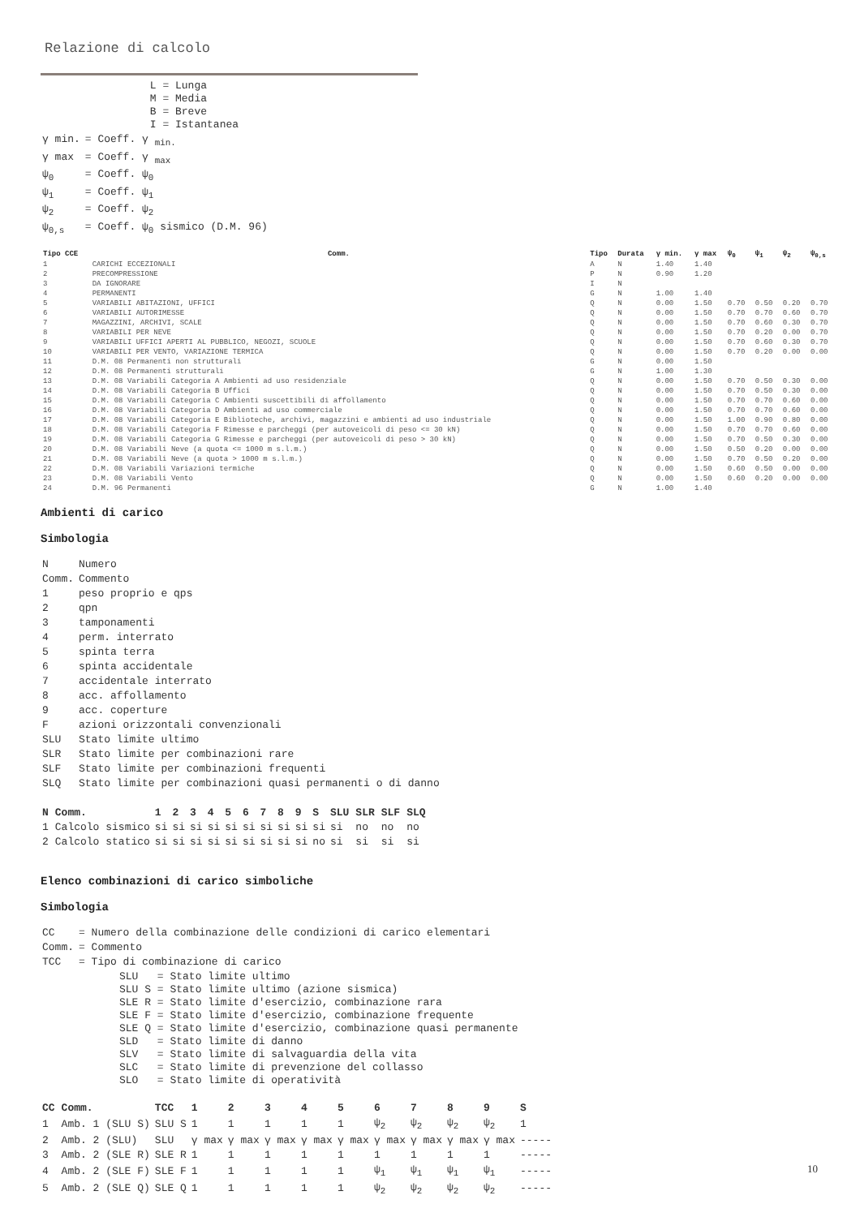Relazione di calcolo
| | L = Lunga M = Media B = Breve I = Istantanea |
| γ min. | = Coeff. γ <sub>min.</sub> |
| γ max | = Coeff. γ <sub>max</sub> |
| ψ<sub>0</sub> | = Coeff. ψ<sub>0</sub> |
| ψ<sub>1</sub> | = Coeff. ψ<sub>1</sub> |
| ψ<sub>2</sub> | = Coeff. ψ<sub>2</sub> |
| ψ<sub>0,s</sub> | = Coeff. ψ<sub>0</sub> sismico (D.M. 96) |
| Tipo CCE | Comm. | Tipo | Durata | γ min. | γ max | ψ<sub>0</sub> | ψ<sub>1</sub> | ψ<sub>2</sub> | ψ<sub>0,s</sub> |
| --- | --- | --- | --- | --- | --- | --- | --- | --- | --- |
| 1 | CARICHI ECCEZIONALI | A | N | 1.40 | 1.40 | | | | |
| 2 | PRECOMPRESSIONE | P | N | 0.90 | 1.20 | | | | |
| 3 | DA IGNORARE | I | N | | | | | | |
| 4 | PERMANENTI | G | N | 1.00 | 1.40 | | | | |
| 5 | VARIABILI ABITAZIONI, UFFICI | Q | N | 0.00 | 1.50 | 0.70 | 0.50 | 0.20 | 0.70 |
| 6 | VARIABILI AUTORIMESSE | Q | N | 0.00 | 1.50 | 0.70 | 0.70 | 0.60 | 0.70 |
| 7 | MAGAZZINI, ARCHIVI, SCALE | Q | N | 0.00 | 1.50 | 0.70 | 0.60 | 0.30 | 0.70 |
| 8 | VARIABILI PER NEVE | Q | N | 0.00 | 1.50 | 0.70 | 0.20 | 0.00 | 0.70 |
| 9 | VARIABILI UFFICI APERTI AL PUBBLICO, NEGOZI, SCUOLE | Q | N | 0.00 | 1.50 | 0.70 | 0.60 | 0.30 | 0.70 |
| 10 | VARIABILI PER VENTO, VARIAZIONE TERMICA | Q | N | 0.00 | 1.50 | 0.70 | 0.20 | 0.00 | 0.00 |
| 11 | D.M. 08 Permanenti non strutturali | G | N | 0.00 | 1.50 | | | | |
| 12 | D.M. 08 Permanenti strutturali | G | N | 1.00 | 1.30 | | | | |
| 13 | D.M. 08 Variabili Categoria A Ambienti ad uso residenziale | Q | N | 0.00 | 1.50 | 0.70 | 0.50 | 0.30 | 0.00 |
| 14 | D.M. 08 Variabili Categoria B Uffici | Q | N | 0.00 | 1.50 | 0.70 | 0.50 | 0.30 | 0.00 |
| 15 | D.M. 08 Variabili Categoria C Ambienti suscettibili di affollamento | Q | N | 0.00 | 1.50 | 0.70 | 0.70 | 0.60 | 0.00 |
| 16 | D.M. 08 Variabili Categoria D Ambienti ad uso commerciale | Q | N | 0.00 | 1.50 | 0.70 | 0.70 | 0.60 | 0.00 |
| 17 | D.M. 08 Variabili Categoria E Biblioteche, archivi, magazzini e ambienti ad uso industriale | Q | N | 0.00 | 1.50 | 1.00 | 0.90 | 0.80 | 0.00 |
| 18 | D.M. 08 Variabili Categoria F Rimesse e parcheggi (per autoveicoli di peso <= 30 kN) | Q | N | 0.00 | 1.50 | 0.70 | 0.70 | 0.60 | 0.00 |
| 19 | D.M. 08 Variabili Categoria G Rimesse e parcheggi (per autoveicoli di peso > 30 kN) | Q | N | 0.00 | 1.50 | 0.70 | 0.50 | 0.30 | 0.00 |
| 20 | D.M. 08 Variabili Neve (a quota <= 1000 m s.l.m.) | Q | N | 0.00 | 1.50 | 0.50 | 0.20 | 0.00 | 0.00 |
| 21 | D.M. 08 Variabili Neve (a quota > 1000 m s.l.m.) | Q | N | 0.00 | 1.50 | 0.70 | 0.50 | 0.20 | 0.00 |
| 22 | D.M. 08 Variabili Variazioni termiche | Q | N | 0.00 | 1.50 | 0.60 | 0.50 | 0.00 | 0.00 |
| 23 | D.M. 08 Variabili Vento | Q | N | 0.00 | 1.50 | 0.60 | 0.20 | 0.00 | 0.00 |
| 24 | D.M. 96 Permanenti | G | N | 1.00 | 1.40 | | | | |
Ambienti di carico
Simbologia
| N | Numero |
| Comm. | Commento |
| 1 | peso proprio e qps |
| 2 | qpn |
| 3 | tamponamenti |
| 4 | perm. interrato |
| 5 | spinta terra |
| 6 | spinta accidentale |
| 7 | accidentale interrato |
| 8 | acc. affollamento |
| 9 | acc. coperture |
| F | azioni orizzontali convenzionali |
| SLU | Stato limite ultimo |
| SLR | Stato limite per combinazioni rare |
| SLF | Stato limite per combinazioni frequenti |
| SLQ | Stato limite per combinazioni quasi permanenti o di danno |
| N | Comm. | 1 | 2 | 3 | 4 | 5 | 6 | 7 | 8 | 9 | S | SLU | SLR | SLF | SLQ |
| --- | --- | --- | --- | --- | --- | --- | --- | --- | --- | --- | --- | --- | --- | --- | --- |
| 1 | Calcolo sismico | si | si | si | si | si | si | si | si | si | si | si | no | no | no |
| 2 | Calcolo statico | si | si | si | si | si | si | si | si | si | no | si | si | si | si |
Elenco combinazioni di carico simboliche
Simbologia
| CC | = Numero della combinazione delle condizioni di carico elementari |
| Comm. | = Commento |
| TCC | = Tipo di combinazione di carico |
| | SLU = Stato limite ultimo SLU S = Stato limite ultimo (azione sismica) SLE R = Stato limite d'esercizio, combinazione rara SLE F = Stato limite d'esercizio, combinazione frequente SLE Q = Stato limite d'esercizio, combinazione quasi permanente SLD = Stato limite di danno SLV = Stato limite di salvaguardia della vita SLC = Stato limite di prevenzione del collasso SLO = Stato limite di operatività |
| CC | Comm. | TCC | 1 | 2 | 3 | 4 | 5 | 6 | 7 | 8 | 9 | S |
| --- | --- | --- | --- | --- | --- | --- | --- | --- | --- | --- | --- | --- |
| 1 | Amb. 1 (SLU S) | SLU S | 1 | 1 | 1 | 1 | 1 | ψ<sub>2</sub> | ψ<sub>2</sub> | ψ<sub>2</sub> | ψ<sub>2</sub> | 1 |
| 2 | Amb. 2 (SLU) | SLU | γ max | γ max | γ max | γ max | γ max | γ max | γ max | γ max | γ max | ----- |
| 3 | Amb. 2 (SLE R) | SLE R | 1 | 1 | 1 | 1 | 1 | 1 | 1 | 1 | 1 | ----- |
| 4 | Amb. 2 (SLE F) | SLE F | 1 | 1 | 1 | 1 | 1 | ψ<sub>1</sub> | ψ<sub>1</sub> | ψ<sub>1</sub> | ψ<sub>1</sub> | ----- |
| 5 | Amb. 2 (SLE Q) | SLE Q | 1 | 1 | 1 | 1 | 1 | ψ<sub>2</sub> | ψ<sub>2</sub> | ψ<sub>2</sub> | ψ<sub>2</sub> | ----- |
10